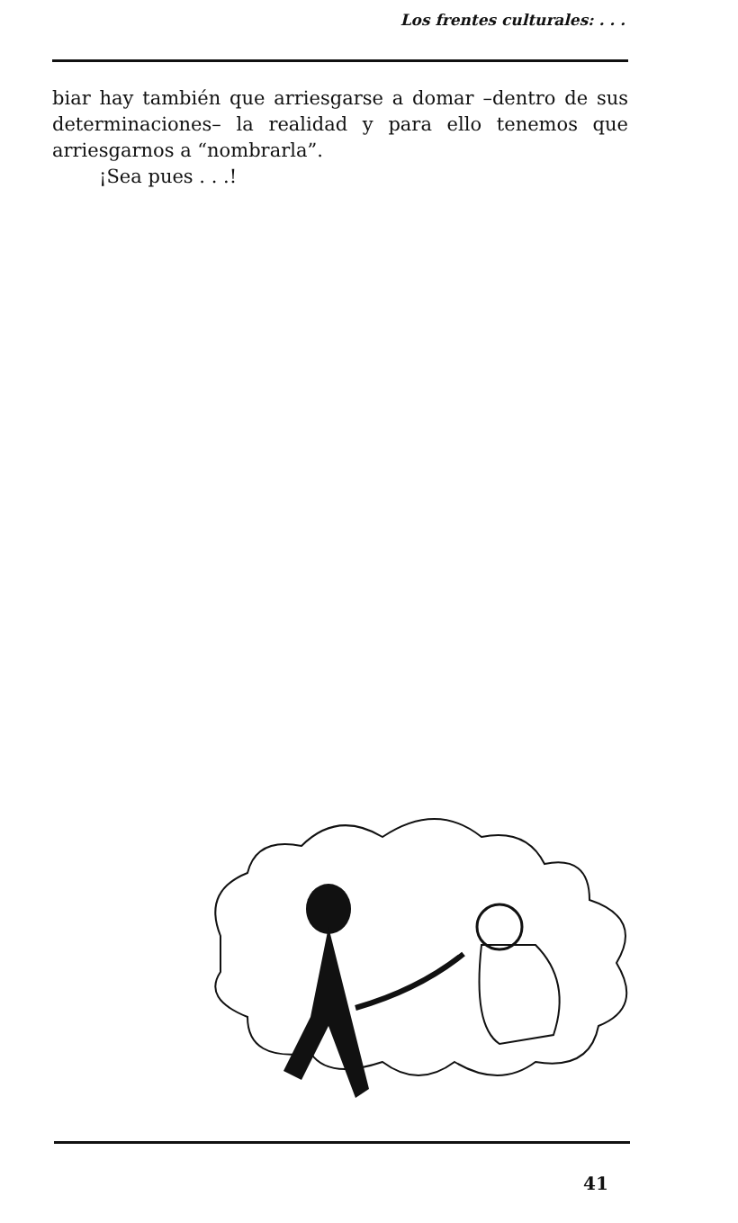Los frentes culturales: . . .
biar hay también que arriesgarse a domar –dentro de sus determinaciones– la realidad y para ello tenemos que arriesgarnos a “nombrarla”.
¡Sea pues . . .!
41